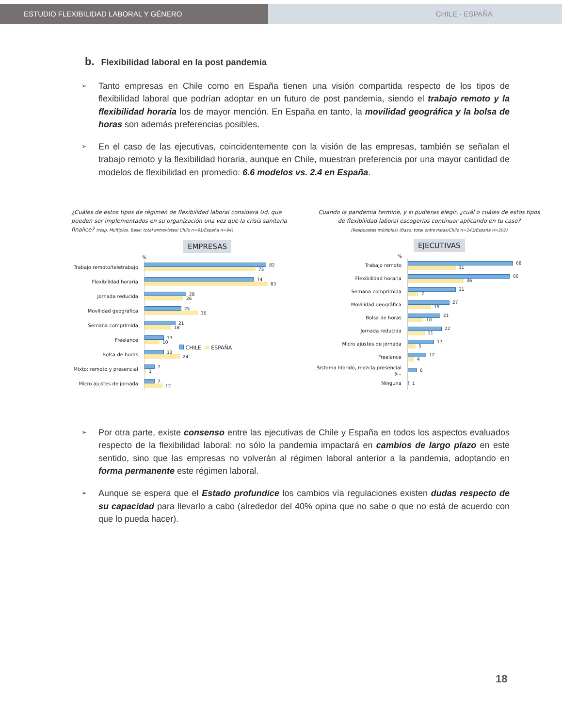ESTUDIO FLEXIBILIDAD LABORAL Y GÉNERO CHILE - ESPAÑA
b. Flexibilidad laboral en la post pandemia
➢ Tanto empresas en Chile como en España tienen una visión compartida respecto de los tipos de flexibilidad laboral que podrían adoptar en un futuro de post pandemia, siendo el trabajo remoto y la flexibilidad horaria los de mayor mención. En España en tanto, la movilidad geográfica y la bolsa de horas son además preferencias posibles.
➢ En el caso de las ejecutivas, coincidentemente con la visión de las empresas, también se señalan el trabajo remoto y la flexibilidad horaria, aunque en Chile, muestran preferencia por una mayor cantidad de modelos de flexibilidad en promedio: 6.6 modelos vs. 2.4 en España.
¿Cuáles de estos tipos de régimen de flexibilidad laboral considera Ud. que pueden ser implementados en su organización una vez que la crisis sanitaria finalice? (resp. Múltiples. Base: total entrevistas/ Chile n=61/España n=84)
EMPRESAS
%
Trabajo remoto/teletrabajo
82
75
Flexibilidad horaria
74
83
Jornada reducida
28
26
Movilidad geográfica
25
36
Semana comprimida
21
18
Freelance
13
10
Bolsa de horas
13
24
Mixto: remoto y presencial
7
1
Micro ajustes de jornada
7
12
CHILE ESPAÑA
Cuando la pandemia termine, y si pudieras elegir, ¿cuál o cuáles de estos tipos de flexibilidad laboral escogerías continuar aplicando en tu caso?
(Respuestas múltiples) (Base: total entrevistas/Chile n=243/España n=202)
EJECUTIVAS
%
Trabajo remoto
68
31
Flexibilidad horaria
66
36
Semana comprimida
31
7
Movilidad geográfica
27
15
Bolsa de horas
21
10
Jornada reducida
22
11
Micro ajustes de jornada
17
5
Freelance
12
4
Sistema híbrido, mezcla presencial y...
6
Ninguna
1
➢ Por otra parte, existe consenso entre las ejecutivas de Chile y España en todos los aspectos evaluados respecto de la flexibilidad laboral: no sólo la pandemia impactará en cambios de largo plazo en este sentido, sino que las empresas no volverán al régimen laboral anterior a la pandemia, adoptando en forma permanente este régimen laboral.
➢ Aunque se espera que el Estado profundice los cambios vía regulaciones existen dudas respecto de su capacidad para llevarlo a cabo (alrededor del 40% opina que no sabe o que no está de acuerdo con que lo pueda hacer).
18